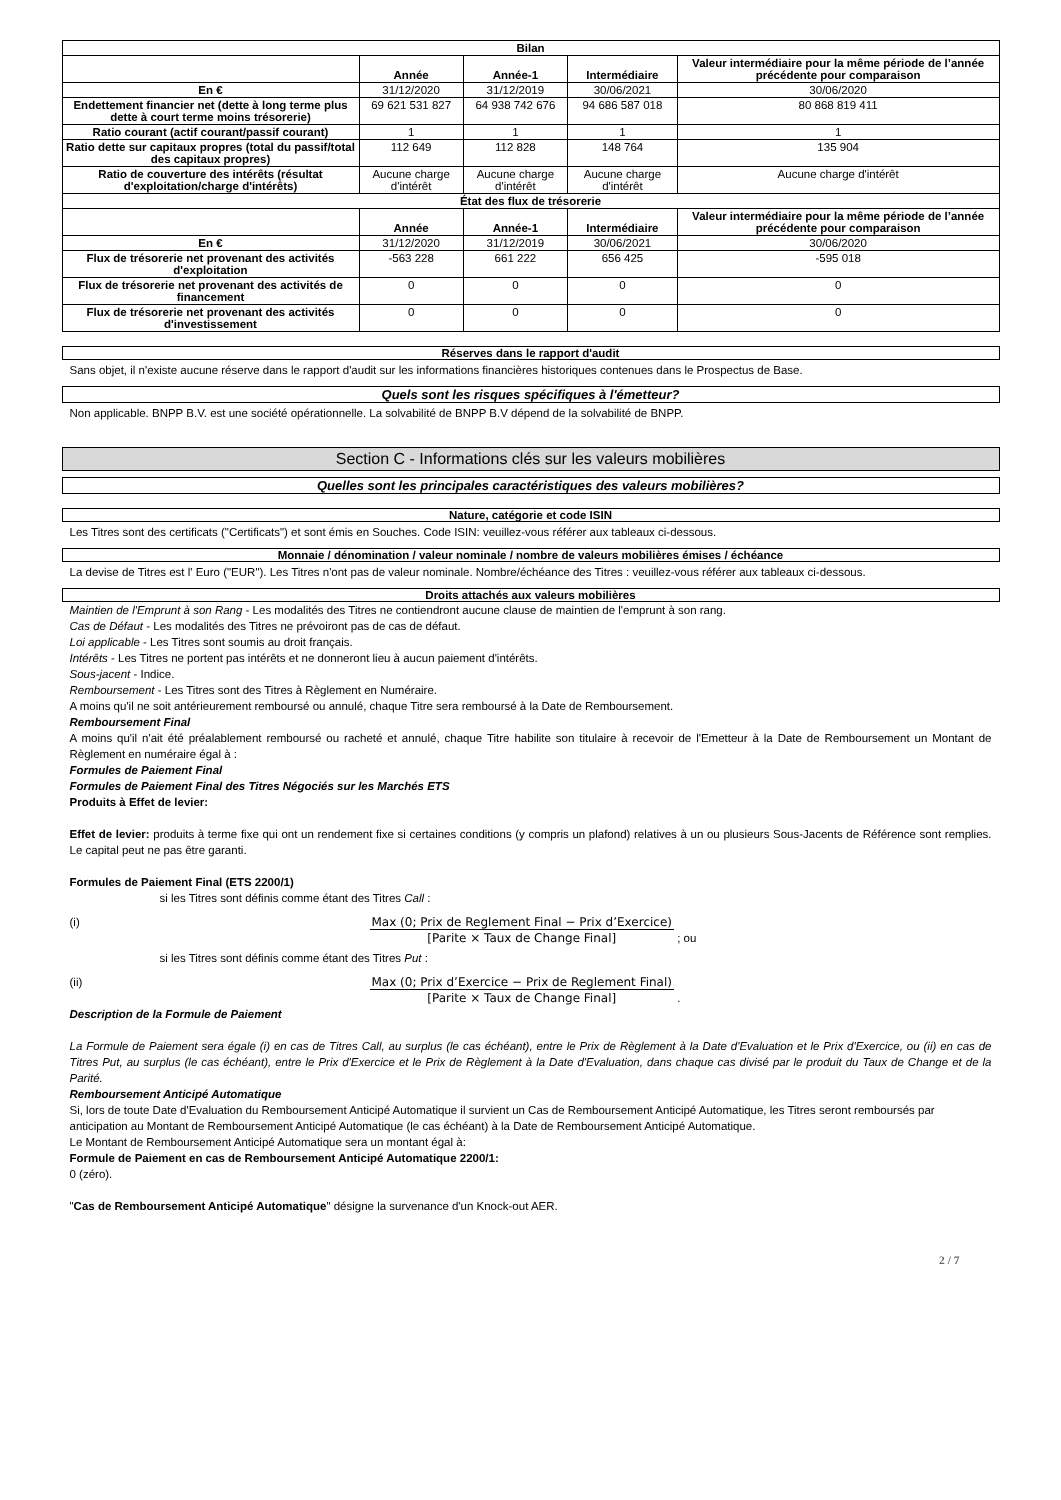| Bilan | | | | |
| --- | --- | --- | --- | --- |
| | Année | Année-1 | Intermédiaire | Valeur intermédiaire pour la même période de l’année précédente pour comparaison |
| En € | 31/12/2020 | 31/12/2019 | 30/06/2021 | 30/06/2020 |
| Endettement financier net (dette à long terme plus dette à court terme moins trésorerie) | 69 621 531 827 | 64 938 742 676 | 94 686 587 018 | 80 868 819 411 |
| Ratio courant (actif courant/passif courant) | 1 | 1 | 1 | 1 |
| Ratio dette sur capitaux propres (total du passif/total des capitaux propres) | 112 649 | 112 828 | 148 764 | 135 904 |
| Ratio de couverture des intérêts (résultat d'exploitation/charge d'intérêts) | Aucune charge d'intérêt | Aucune charge d'intérêt | Aucune charge d'intérêt | Aucune charge d'intérêt |
| État des flux de trésorerie | | | | |
| | Année | Année-1 | Intermédiaire | Valeur intermédiaire pour la même période de l’année précédente pour comparaison |
| En € | 31/12/2020 | 31/12/2019 | 30/06/2021 | 30/06/2020 |
| Flux de trésorerie net provenant des activités d'exploitation | -563 228 | 661 222 | 656 425 | -595 018 |
| Flux de trésorerie net provenant des activités de financement | 0 | 0 | 0 | 0 |
| Flux de trésorerie net provenant des activités d'investissement | 0 | 0 | 0 | 0 |
Réserves dans le rapport d'audit
Sans objet, il n'existe aucune réserve dans le rapport d'audit sur les informations financières historiques contenues dans le Prospectus de Base.
Quels sont les risques spécifiques à l'émetteur?
Non applicable. BNPP B.V. est une société opérationnelle. La solvabilité de BNPP B.V dépend de la solvabilité de BNPP.
Section C - Informations clés sur les valeurs mobilières
Quelles sont les principales caractéristiques des valeurs mobilières?
Nature, catégorie et code ISIN
Les Titres sont des certificats ("Certificats") et sont émis en Souches. Code ISIN: veuillez-vous référer aux tableaux ci-dessous.
Monnaie / dénomination / valeur nominale / nombre de valeurs mobilières émises / échéance
La devise de Titres est l' Euro ("EUR"). Les Titres n'ont pas de valeur nominale. Nombre/échéance des Titres : veuillez-vous référer aux tableaux ci-dessous.
Droits attachés aux valeurs mobilières
Maintien de l'Emprunt à son Rang - Les modalités des Titres ne contiendront aucune clause de maintien de l'emprunt à son rang.
Cas de Défaut - Les modalités des Titres ne prévoiront pas de cas de défaut.
Loi applicable - Les Titres sont soumis au droit français.
Intérêts - Les Titres ne portent pas intérêts et ne donneront lieu à aucun paiement d'intérêts.
Sous-jacent - Indice.
Remboursement - Les Titres sont des Titres à Règlement en Numéraire.
A moins qu'il ne soit antérieurement remboursé ou annulé, chaque Titre sera remboursé à la Date de Remboursement.
Remboursement Final
A moins qu'il n'ait été préalablement remboursé ou racheté et annulé, chaque Titre habilite son titulaire à recevoir de l'Emetteur à la Date de Remboursement un Montant de Règlement en numéraire égal à :
Formules de Paiement Final
Formules de Paiement Final des Titres Négociés sur les Marchés ETS
Produits à Effet de levier:
Effet de levier: produits à terme fixe qui ont un rendement fixe si certaines conditions (y compris un plafond) relatives à un ou plusieurs Sous-Jacents de Référence sont remplies. Le capital peut ne pas être garanti.
Formules de Paiement Final (ETS 2200/1)
si les Titres sont définis comme étant des Titres Call :
(i) Max (0; Prix de Reglement Final − Prix d’Exercice)
[Parite × Taux de Change Final] ; ou
si les Titres sont définis comme étant des Titres Put :
(ii) Max (0; Prix d’Exercice − Prix de Reglement Final)
[Parite × Taux de Change Final] .
Description de la Formule de Paiement
La Formule de Paiement sera égale (i) en cas de Titres Call, au surplus (le cas échéant), entre le Prix de Règlement à la Date d'Evaluation et le Prix d'Exercice, ou (ii) en cas de Titres Put, au surplus (le cas échéant), entre le Prix d'Exercice et le Prix de Règlement à la Date d'Evaluation, dans chaque cas divisé par le produit du Taux de Change et de la Parité.
Remboursement Anticipé Automatique
Si, lors de toute Date d'Evaluation du Remboursement Anticipé Automatique il survient un Cas de Remboursement Anticipé Automatique, les Titres seront remboursés par anticipation au Montant de Remboursement Anticipé Automatique (le cas échéant) à la Date de Remboursement Anticipé Automatique.
Le Montant de Remboursement Anticipé Automatique sera un montant égal à:
Formule de Paiement en cas de Remboursement Anticipé Automatique 2200/1:
0 (zéro).
"Cas de Remboursement Anticipé Automatique" désigne la survenance d'un Knock-out AER.
2 / 7